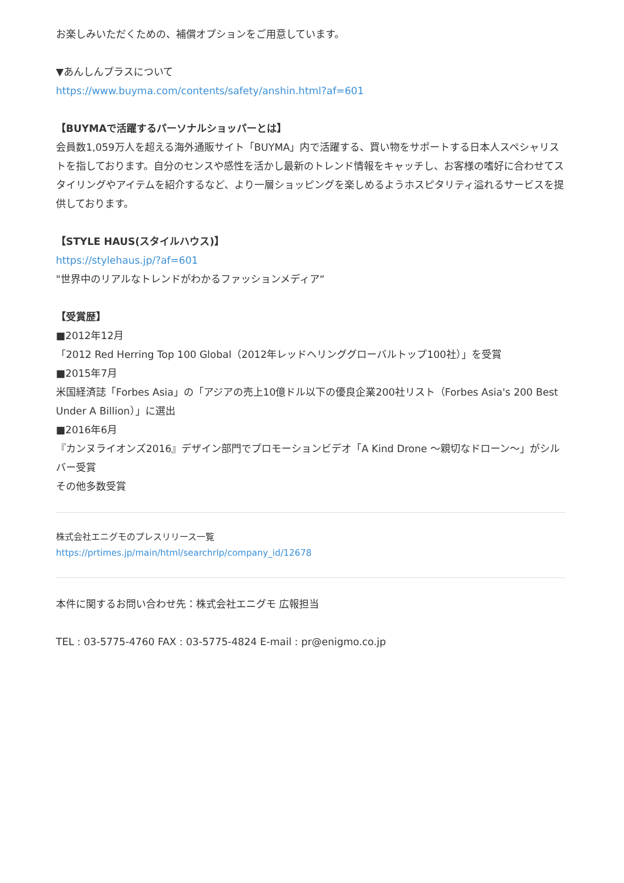お楽しみいただくための、補償オプションをご用意しています。
▼あんしんプラスについて
https://www.buyma.com/contents/safety/anshin.html?af=601
【BUYMAで活躍するパーソナルショッパーとは】
会員数1,059万人を超える海外通販サイト「BUYMA」内で活躍する、買い物をサポートする日本人スペシャリストを指しております。自分のセンスや感性を活かし最新のトレンド情報をキャッチし、お客様の嗜好に合わせてスタイリングやアイテムを紹介するなど、より一層ショッピングを楽しめるようホスピタリティ溢れるサービスを提供しております。
【STYLE HAUS(スタイルハウス)】
https://stylehaus.jp/?af=601
"世界中のリアルなトレンドがわかるファッションメディア“
【受賞歴】
■2012年12月
「2012 Red Herring Top 100 Global（2012年レッドヘリンググローバルトップ100社）」を受賞
■2015年7月
米国経済誌「Forbes Asia」の「アジアの売上10億ドル以下の優良企業200社リスト（Forbes Asia's 200 Best Under A Billion）」に選出
■2016年6月
『カンヌライオンズ2016』デザイン部門でプロモーションビデオ「A Kind Drone ～親切なドローン～」がシルバー受賞
その他多数受賞
株式会社エニグモのプレスリリース一覧
https://prtimes.jp/main/html/searchrlp/company_id/12678
本件に関するお問い合わせ先：株式会社エニグモ 広報担当
TEL : 03-5775-4760 FAX : 03-5775-4824 E-mail : pr@enigmo.co.jp